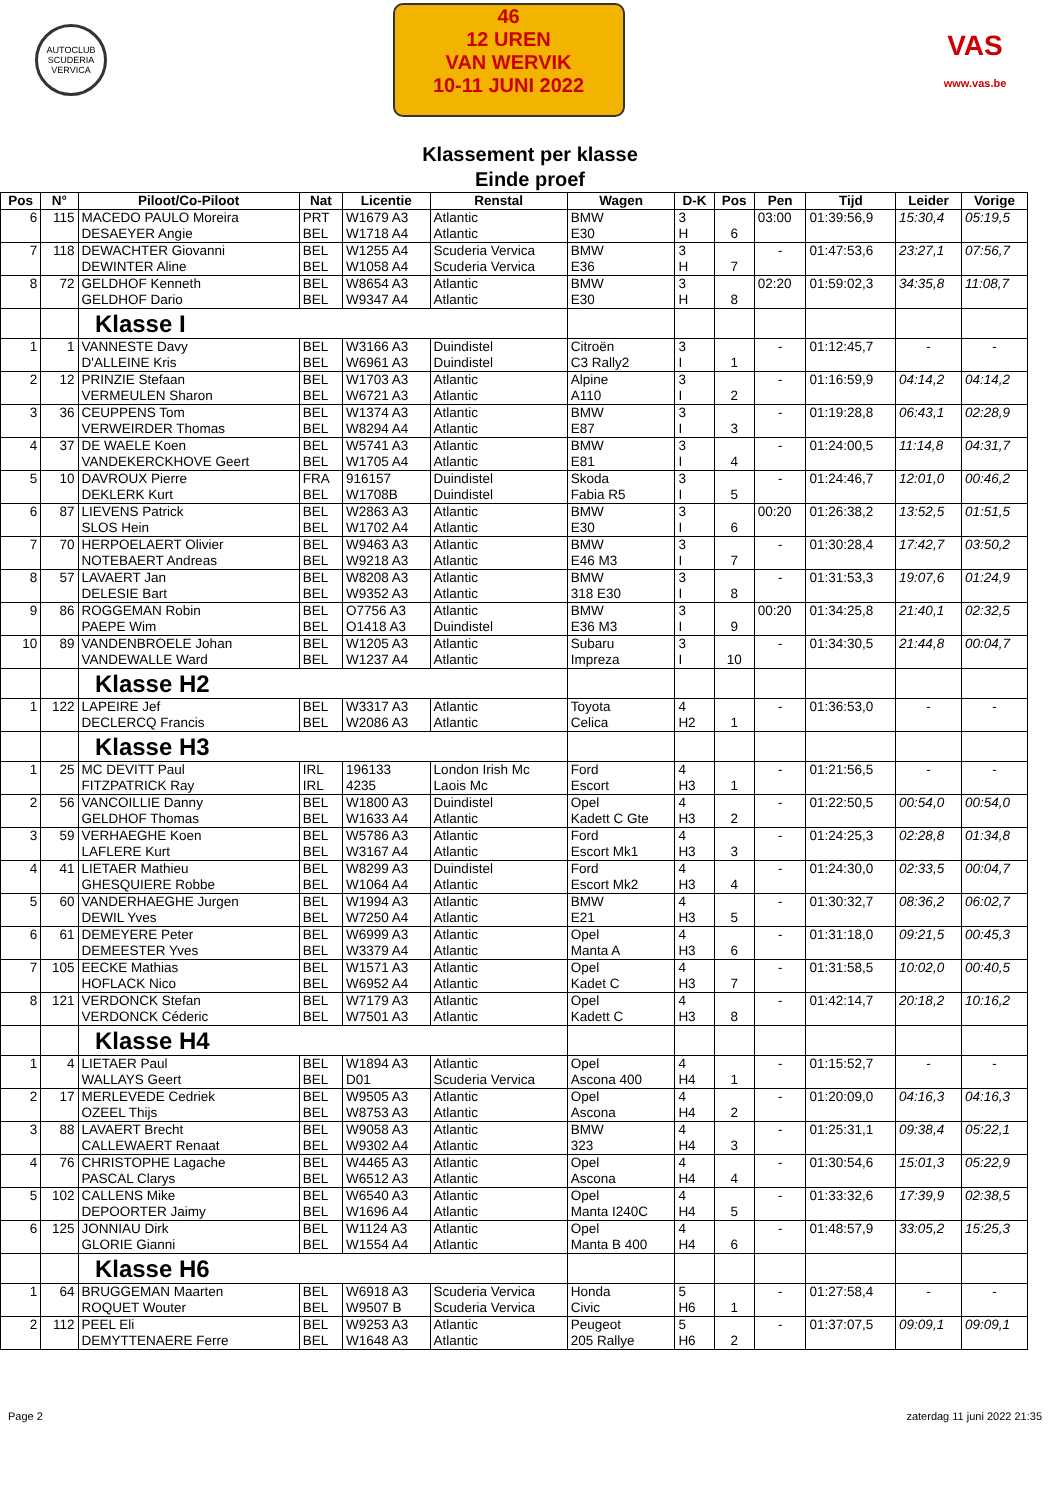AUTOCLUB SCUDERIA VERVICA
46
12 UREN
VAN WERVIK
10-11 JUNI 2022
VAS
www.vas.be
Klassement per klasse
Einde proef
| Pos | N° | Piloot/Co-Piloot | Nat | Licentie | Renstal | Wagen | D-K | Pos | Pen | Tijd | Leider | Vorige |
| --- | --- | --- | --- | --- | --- | --- | --- | --- | --- | --- | --- | --- |
| 6 | 115 | MACEDO PAULO Moreira DESAEYER Angie | PRT BEL | W1679 A3 W1718 A4 | Atlantic Atlantic | BMW E30 | 3 H | 6 | 03:00 | 01:39:56,9 | 15:30,4 | 05:19,5 |
| 7 | 118 | DEWACHTER Giovanni DEWINTER Aline | BEL BEL | W1255 A4 W1058 A4 | Scuderia Vervica Scuderia Vervica | BMW E36 | 3 H | 7 | - | 01:47:53,6 | 23:27,1 | 07:56,7 |
| 8 | 72 | GELDHOF Kenneth GELDHOF Dario | BEL BEL | W8654 A3 W9347 A4 | Atlantic Atlantic | BMW E30 | 3 H | 8 | 02:20 | 01:59:02,3 | 34:35,8 | 11:08,7 |
| | | Klasse I | | | | | | | | | | |
| 1 | 1 | VANNESTE Davy D'ALLEINE Kris | BEL BEL | W3166 A3 W6961 A3 | Duindistel Duindistel | Citroën C3 Rally2 | 3 I | 1 | - | 01:12:45,7 | - | - |
| 2 | 12 | PRINZIE Stefaan VERMEULEN Sharon | BEL BEL | W1703 A3 W6721 A3 | Atlantic Atlantic | Alpine A110 | 3 I | 2 | - | 01:16:59,9 | 04:14,2 | 04:14,2 |
| 3 | 36 | CEUPPENS Tom VERWEIRDER Thomas | BEL BEL | W1374 A3 W8294 A4 | Atlantic Atlantic | BMW E87 | 3 I | 3 | - | 01:19:28,8 | 06:43,1 | 02:28,9 |
| 4 | 37 | DE WAELE Koen VANDEKERCKHOVE Geert | BEL BEL | W5741 A3 W1705 A4 | Atlantic Atlantic | BMW E81 | 3 I | 4 | - | 01:24:00,5 | 11:14,8 | 04:31,7 |
| 5 | 10 | DAVROUX Pierre DEKLERK Kurt | FRA BEL | 916157 W1708B | Duindistel Duindistel | Skoda Fabia R5 | 3 I | 5 | - | 01:24:46,7 | 12:01,0 | 00:46,2 |
| 6 | 87 | LIEVENS Patrick SLOS Hein | BEL BEL | W2863 A3 W1702 A4 | Atlantic Atlantic | BMW E30 | 3 I | 6 | 00:20 | 01:26:38,2 | 13:52,5 | 01:51,5 |
| 7 | 70 | HERPOELAERT Olivier NOTEBAERT Andreas | BEL BEL | W9463 A3 W9218 A3 | Atlantic Atlantic | BMW E46 M3 | 3 I | 7 | - | 01:30:28,4 | 17:42,7 | 03:50,2 |
| 8 | 57 | LAVAERT Jan DELESIE Bart | BEL BEL | W8208 A3 W9352 A3 | Atlantic Atlantic | BMW 318 E30 | 3 I | 8 | - | 01:31:53,3 | 19:07,6 | 01:24,9 |
| 9 | 86 | ROGGEMAN Robin PAEPE Wim | BEL BEL | O7756 A3 O1418 A3 | Atlantic Duindistel | BMW E36 M3 | 3 I | 9 | 00:20 | 01:34:25,8 | 21:40,1 | 02:32,5 |
| 10 | 89 | VANDENBROELE Johan VANDEWALLE Ward | BEL BEL | W1205 A3 W1237 A4 | Atlantic Atlantic | Subaru Impreza | 3 I | 10 | - | 01:34:30,5 | 21:44,8 | 00:04,7 |
| | | Klasse H2 | | | | | | | | | | |
| 1 | 122 | LAPEIRE Jef DECLERCQ Francis | BEL BEL | W3317 A3 W2086 A3 | Atlantic Atlantic | Toyota Celica | 4 H2 | 1 | - | 01:36:53,0 | - | - |
| | | Klasse H3 | | | | | | | | | | |
| 1 | 25 | MC DEVITT Paul FITZPATRICK Ray | IRL IRL | 196133 4235 | London Irish Mc Laois Mc | Ford Escort | 4 H3 | 1 | - | 01:21:56,5 | - | - |
| 2 | 56 | VANCOILLIE Danny GELDHOF Thomas | BEL BEL | W1800 A3 W1633 A4 | Duindistel Atlantic | Opel Kadett C Gte | 4 H3 | 2 | - | 01:22:50,5 | 00:54,0 | 00:54,0 |
| 3 | 59 | VERHAEGHE Koen LAFLERE Kurt | BEL BEL | W5786 A3 W3167 A4 | Atlantic Atlantic | Ford Escort Mk1 | 4 H3 | 3 | - | 01:24:25,3 | 02:28,8 | 01:34,8 |
| 4 | 41 | LIETAER Mathieu GHESQUIERE Robbe | BEL BEL | W8299 A3 W1064 A4 | Duindistel Atlantic | Ford Escort Mk2 | 4 H3 | 4 | - | 01:24:30,0 | 02:33,5 | 00:04,7 |
| 5 | 60 | VANDERHAEGHE Jurgen DEWIL Yves | BEL BEL | W1994 A3 W7250 A4 | Atlantic Atlantic | BMW E21 | 4 H3 | 5 | - | 01:30:32,7 | 08:36,2 | 06:02,7 |
| 6 | 61 | DEMEYERE Peter DEMEESTER Yves | BEL BEL | W6999 A3 W3379 A4 | Atlantic Atlantic | Opel Manta A | 4 H3 | 6 | - | 01:31:18,0 | 09:21,5 | 00:45,3 |
| 7 | 105 | EECKE Mathias HOFLACK Nico | BEL BEL | W1571 A3 W6952 A4 | Atlantic Atlantic | Opel Kadet C | 4 H3 | 7 | - | 01:31:58,5 | 10:02,0 | 00:40,5 |
| 8 | 121 | VERDONCK Stefan VERDONCK Céderic | BEL BEL | W7179 A3 W7501 A3 | Atlantic Atlantic | Opel Kadett C | 4 H3 | 8 | - | 01:42:14,7 | 20:18,2 | 10:16,2 |
| | | Klasse H4 | | | | | | | | | | |
| 1 | 4 | LIETAER Paul WALLAYS Geert | BEL BEL | W1894 A3 D01 | Atlantic Scuderia Vervica | Opel Ascona 400 | 4 H4 | 1 | - | 01:15:52,7 | - | - |
| 2 | 17 | MERLEVEDE Cedriek OZEEL Thijs | BEL BEL | W9505 A3 W8753 A3 | Atlantic Atlantic | Opel Ascona | 4 H4 | 2 | - | 01:20:09,0 | 04:16,3 | 04:16,3 |
| 3 | 88 | LAVAERT Brecht CALLEWAERT Renaat | BEL BEL | W9058 A3 W9302 A4 | Atlantic Atlantic | BMW 323 | 4 H4 | 3 | - | 01:25:31,1 | 09:38,4 | 05:22,1 |
| 4 | 76 | CHRISTOPHE Lagache PASCAL Clarys | BEL BEL | W4465 A3 W6512 A3 | Atlantic Atlantic | Opel Ascona | 4 H4 | 4 | - | 01:30:54,6 | 15:01,3 | 05:22,9 |
| 5 | 102 | CALLENS Mike DEPOORTER Jaimy | BEL BEL | W6540 A3 W1696 A4 | Atlantic Atlantic | Opel Manta I240C | 4 H4 | 5 | - | 01:33:32,6 | 17:39,9 | 02:38,5 |
| 6 | 125 | JONNIAU Dirk GLORIE Gianni | BEL BEL | W1124 A3 W1554 A4 | Atlantic Atlantic | Opel Manta B 400 | 4 H4 | 6 | - | 01:48:57,9 | 33:05,2 | 15:25,3 |
| | | Klasse H6 | | | | | | | | | | |
| 1 | 64 | BRUGGEMAN Maarten ROQUET Wouter | BEL BEL | W6918 A3 W9507 B | Scuderia Vervica Scuderia Vervica | Honda Civic | 5 H6 | 1 | - | 01:27:58,4 | - | - |
| 2 | 112 | PEEL Eli DEMYTTENAERE Ferre | BEL BEL | W9253 A3 W1648 A3 | Atlantic Atlantic | Peugeot 205 Rallye | 5 H6 | 2 | - | 01:37:07,5 | 09:09,1 | 09:09,1 |
Page 2 zaterdag 11 juni 2022 21:35